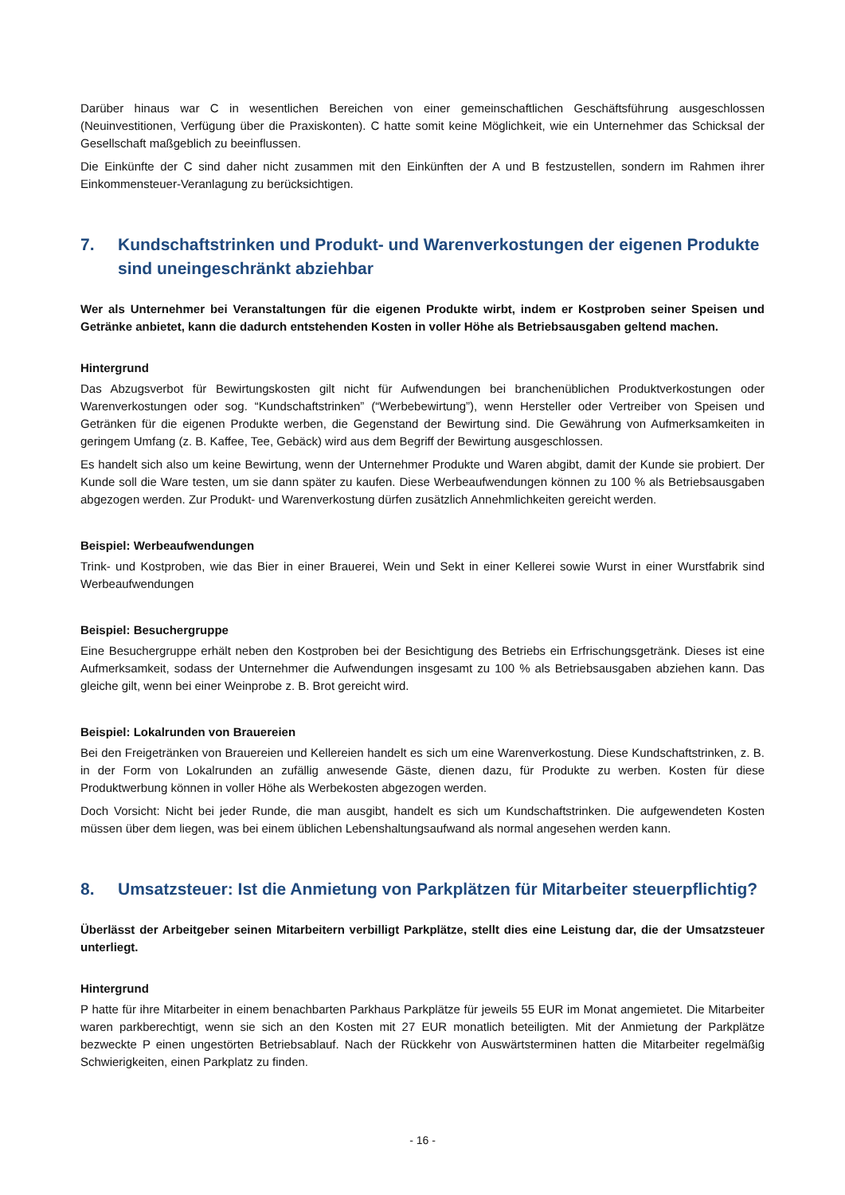Darüber hinaus war C in wesentlichen Bereichen von einer gemeinschaftlichen Geschäftsführung ausgeschlossen (Neuinvestitionen, Verfügung über die Praxiskonten). C hatte somit keine Möglichkeit, wie ein Unternehmer das Schicksal der Gesellschaft maßgeblich zu beeinflussen.
Die Einkünfte der C sind daher nicht zusammen mit den Einkünften der A und B festzustellen, sondern im Rahmen ihrer Einkommensteuer-Veranlagung zu berücksichtigen.
7. Kundschaftstrinken und Produkt- und Warenverkostungen der eigenen Produkte sind uneingeschränkt abziehbar
Wer als Unternehmer bei Veranstaltungen für die eigenen Produkte wirbt, indem er Kostproben seiner Speisen und Getränke anbietet, kann die dadurch entstehenden Kosten in voller Höhe als Betriebsausgaben geltend machen.
Hintergrund
Das Abzugsverbot für Bewirtungskosten gilt nicht für Aufwendungen bei branchenüblichen Produktverkostungen oder Warenverkostungen oder sog. “Kundschaftstrinken” (“Werbebewirtung”), wenn Hersteller oder Vertreiber von Speisen und Getränken für die eigenen Produkte werben, die Gegenstand der Bewirtung sind. Die Gewährung von Aufmerksamkeiten in geringem Umfang (z. B. Kaffee, Tee, Gebäck) wird aus dem Begriff der Bewirtung ausgeschlossen.
Es handelt sich also um keine Bewirtung, wenn der Unternehmer Produkte und Waren abgibt, damit der Kunde sie probiert. Der Kunde soll die Ware testen, um sie dann später zu kaufen. Diese Werbeaufwendungen können zu 100 % als Betriebsausgaben abgezogen werden. Zur Produkt- und Warenverkostung dürfen zusätzlich Annehmlichkeiten gereicht werden.
Beispiel: Werbeaufwendungen
Trink- und Kostproben, wie das Bier in einer Brauerei, Wein und Sekt in einer Kellerei sowie Wurst in einer Wurstfabrik sind Werbeaufwendungen
Beispiel: Besuchergruppe
Eine Besuchergruppe erhält neben den Kostproben bei der Besichtigung des Betriebs ein Erfrischungsgetränk. Dieses ist eine Aufmerksamkeit, sodass der Unternehmer die Aufwendungen insgesamt zu 100 % als Betriebsausgaben abziehen kann. Das gleiche gilt, wenn bei einer Weinprobe z. B. Brot gereicht wird.
Beispiel: Lokalrunden von Brauereien
Bei den Freigetränken von Brauereien und Kellereien handelt es sich um eine Warenverkostung. Diese Kundschaftstrinken, z. B. in der Form von Lokalrunden an zufällig anwesende Gäste, dienen dazu, für Produkte zu werben. Kosten für diese Produktwerbung können in voller Höhe als Werbekosten abgezogen werden.
Doch Vorsicht: Nicht bei jeder Runde, die man ausgibt, handelt es sich um Kundschaftstrinken. Die aufgewendeten Kosten müssen über dem liegen, was bei einem üblichen Lebenshaltungsaufwand als normal angesehen werden kann.
8. Umsatzsteuer: Ist die Anmietung von Parkplätzen für Mitarbeiter steuerpflichtig?
Überlässt der Arbeitgeber seinen Mitarbeitern verbilligt Parkplätze, stellt dies eine Leistung dar, die der Umsatzsteuer unterliegt.
Hintergrund
P hatte für ihre Mitarbeiter in einem benachbarten Parkhaus Parkplätze für jeweils 55 EUR im Monat angemietet. Die Mitarbeiter waren parkberechtigt, wenn sie sich an den Kosten mit 27 EUR monatlich beteiligten. Mit der Anmietung der Parkplätze bezweckte P einen ungestörten Betriebsablauf. Nach der Rückkehr von Auswärtsterminen hatten die Mitarbeiter regelmäßig Schwierigkeiten, einen Parkplatz zu finden.
- 16 -